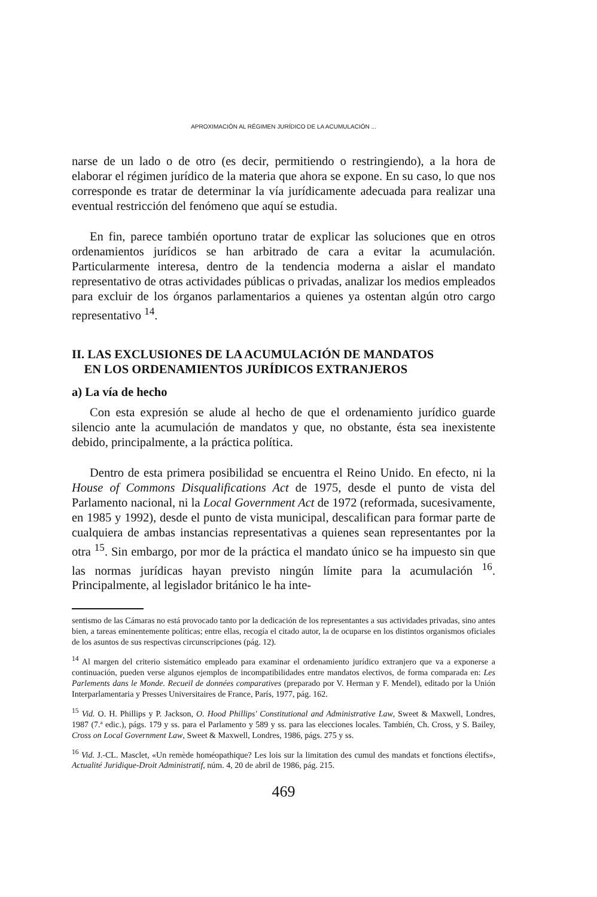APROXIMACIÓN AL RÉGIMEN JURÍDICO DE LA ACUMULACIÓN ...
narse de un lado o de otro (es decir, permitiendo o restringiendo), a la hora de elaborar el régimen jurídico de la materia que ahora se expone. En su caso, lo que nos corresponde es tratar de determinar la vía jurídicamente adecuada para realizar una eventual restricción del fenómeno que aquí se estudia.
En fin, parece también oportuno tratar de explicar las soluciones que en otros ordenamientos jurídicos se han arbitrado de cara a evitar la acumulación. Particularmente interesa, dentro de la tendencia moderna a aislar el mandato representativo de otras actividades públicas o privadas, analizar los medios empleados para excluir de los órganos parlamentarios a quienes ya ostentan algún otro cargo representativo <sup>14</sup>.
II. LAS EXCLUSIONES DE LA ACUMULACIÓN DE MANDATOS
EN LOS ORDENAMIENTOS JURÍDICOS EXTRANJEROS
a) La vía de hecho
Con esta expresión se alude al hecho de que el ordenamiento jurídico guarde silencio ante la acumulación de mandatos y que, no obstante, ésta sea inexistente debido, principalmente, a la práctica política.
Dentro de esta primera posibilidad se encuentra el Reino Unido. En efecto, ni la House of Commons Disqualifications Act de 1975, desde el punto de vista del Parlamento nacional, ni la Local Government Act de 1972 (reformada, sucesivamente, en 1985 y 1992), desde el punto de vista municipal, descalifican para formar parte de cualquiera de ambas instancias representativas a quienes sean representantes por la otra <sup>15</sup>. Sin embargo, por mor de la práctica el mandato único se ha impuesto sin que las normas jurídicas hayan previsto ningún límite para la acumulación <sup>16</sup>. Principalmente, al legislador británico le ha inte-
sentismo de las Cámaras no está provocado tanto por la dedicación de los representantes a sus actividades privadas, sino antes bien, a tareas eminentemente políticas; entre ellas, recogía el citado autor, la de ocuparse en los distintos organismos oficiales de los asuntos de sus respectivas circunscripciones (pág. 12).
<sup>14</sup> Al margen del criterio sistemático empleado para examinar el ordenamiento jurídico extranjero que va a exponerse a continuación, pueden verse algunos ejemplos de incompatibilidades entre mandatos electivos, de forma comparada en: Les Parlements dans le Monde. Recueil de données comparatives (preparado por V. Herman y F. Mendel), editado por la Unión Interparlamentaria y Presses Universitaires de France, París, 1977, pág. 162.
<sup>15</sup> Vid. O. H. Phillips y P. Jackson, O. Hood Phillips' Constitutional and Administrative Law, Sweet & Maxwell, Londres, 1987 (7.ª edic.), págs. 179 y ss. para el Parlamento y 589 y ss. para las elecciones locales. También, Ch. Cross, y S. Bailey, Cross on Local Government Law, Sweet & Maxwell, Londres, 1986, págs. 275 y ss.
<sup>16</sup> Vid. J.-CL. Masclet, «Un remède homéopathique? Les lois sur la limitation des cumul des mandats et fonctions électifs», Actualité Juridique-Droit Administratif, núm. 4, 20 de abril de 1986, pág. 215.
469